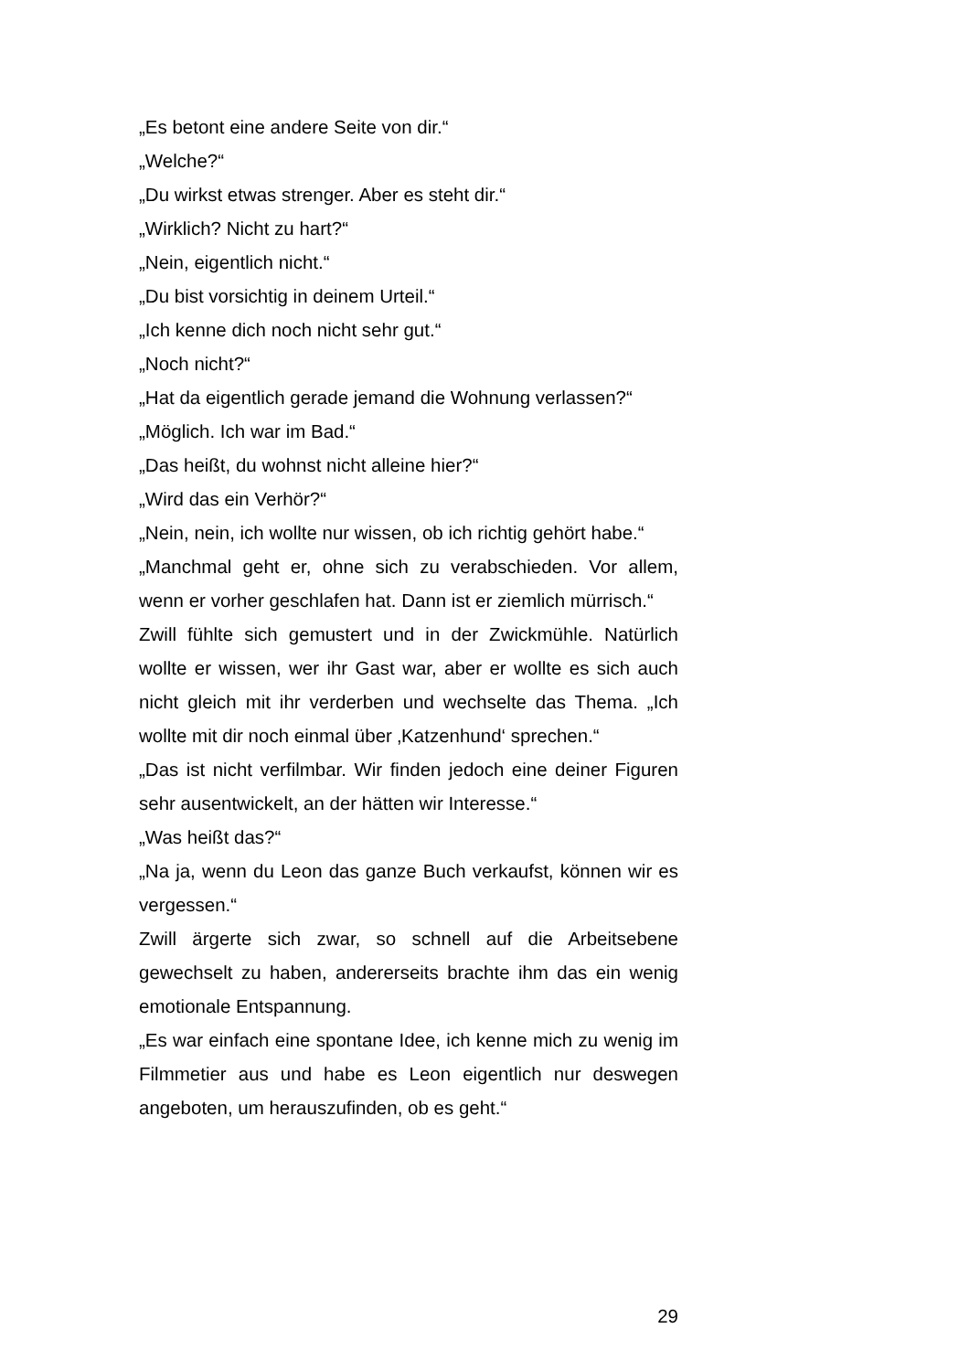„Es betont eine andere Seite von dir.“
„Welche?“
„Du wirkst etwas strenger. Aber es steht dir.“
„Wirklich? Nicht zu hart?“
„Nein, eigentlich nicht.“
„Du bist vorsichtig in deinem Urteil.“
„Ich kenne dich noch nicht sehr gut.“
„Noch nicht?“
„Hat da eigentlich gerade jemand die Wohnung verlassen?“
„Möglich. Ich war im Bad.“
„Das heißt, du wohnst nicht alleine hier?“
„Wird das ein Verhör?“
„Nein, nein, ich wollte nur wissen, ob ich richtig gehört habe.“
„Manchmal geht er, ohne sich zu verabschieden. Vor allem, wenn er vorher geschlafen hat. Dann ist er ziemlich mürrisch.“
Zwill fühlte sich gemustert und in der Zwickmühle. Natürlich wollte er wissen, wer ihr Gast war, aber er wollte es sich auch nicht gleich mit ihr verderben und wechselte das Thema. „Ich wollte mit dir noch einmal über ‚Katzenhund‘ sprechen.“
„Das ist nicht verfilmbar. Wir finden jedoch eine deiner Figuren sehr ausentwickelt, an der hätten wir Interesse.“
„Was heißt das?“
„Na ja, wenn du Leon das ganze Buch verkaufst, können wir es vergessen.“
Zwill ärgerte sich zwar, so schnell auf die Arbeitsebene gewechselt zu haben, andererseits brachte ihm das ein wenig emotionale Entspannung.
„Es war einfach eine spontane Idee, ich kenne mich zu wenig im Filmmetier aus und habe es Leon eigentlich nur deswegen angeboten, um herauszufinden, ob es geht.“
29